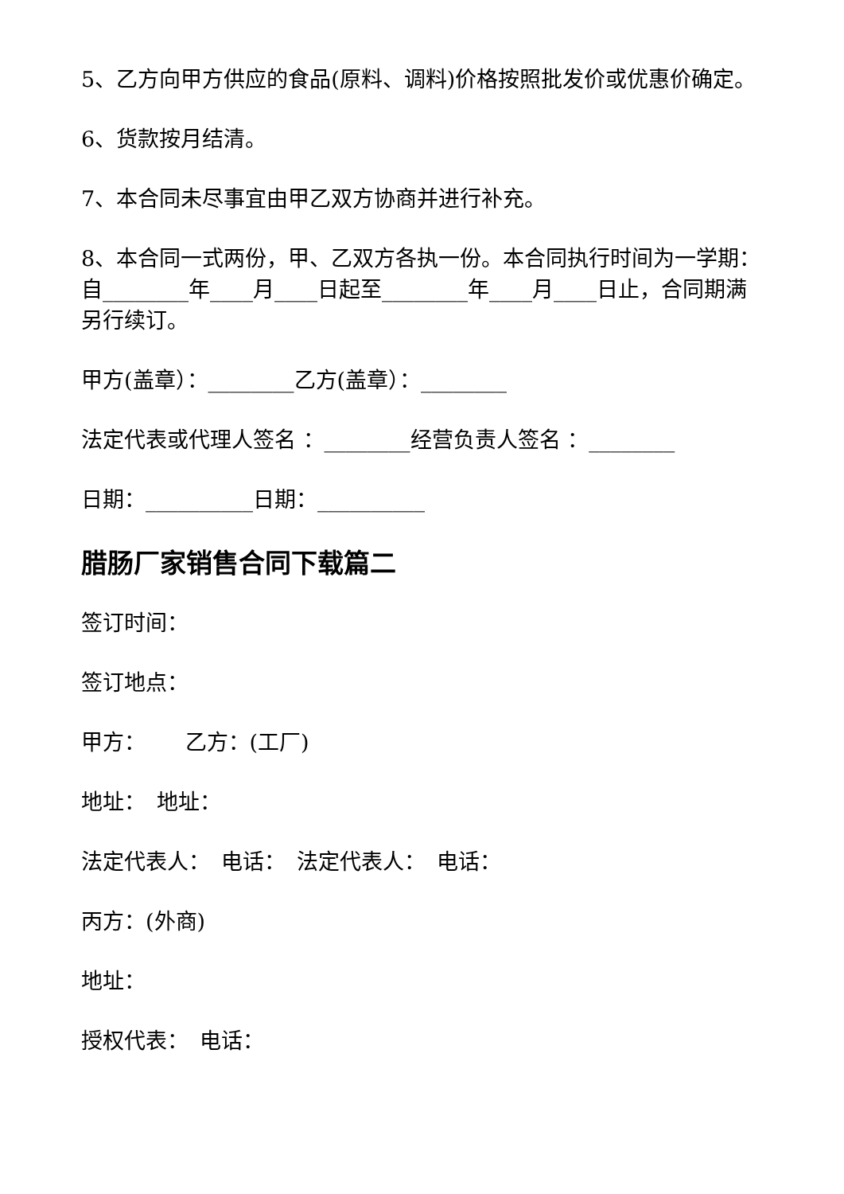5、乙方向甲方供应的食品(原料、调料)价格按照批发价或优惠价确定。
6、货款按月结清。
7、本合同未尽事宜由甲乙双方协商并进行补充。
8、本合同一式两份，甲、乙双方各执一份。本合同执行时间为一学期：自________年____月____日起至________年____月____日止，合同期满另行续订。
甲方(盖章）：________乙方(盖章）：________
法定代表或代理人签名 ：________经营负责人签名 ：________
日期：__________日期：__________
腊肠厂家销售合同下载篇二
签订时间：
签订地点：
甲方：　　 乙方：(工厂)
地址：　地址：
法定代表人：　电话：　法定代表人：　电话：
丙方：(外商)
地址：
授权代表：　电话：